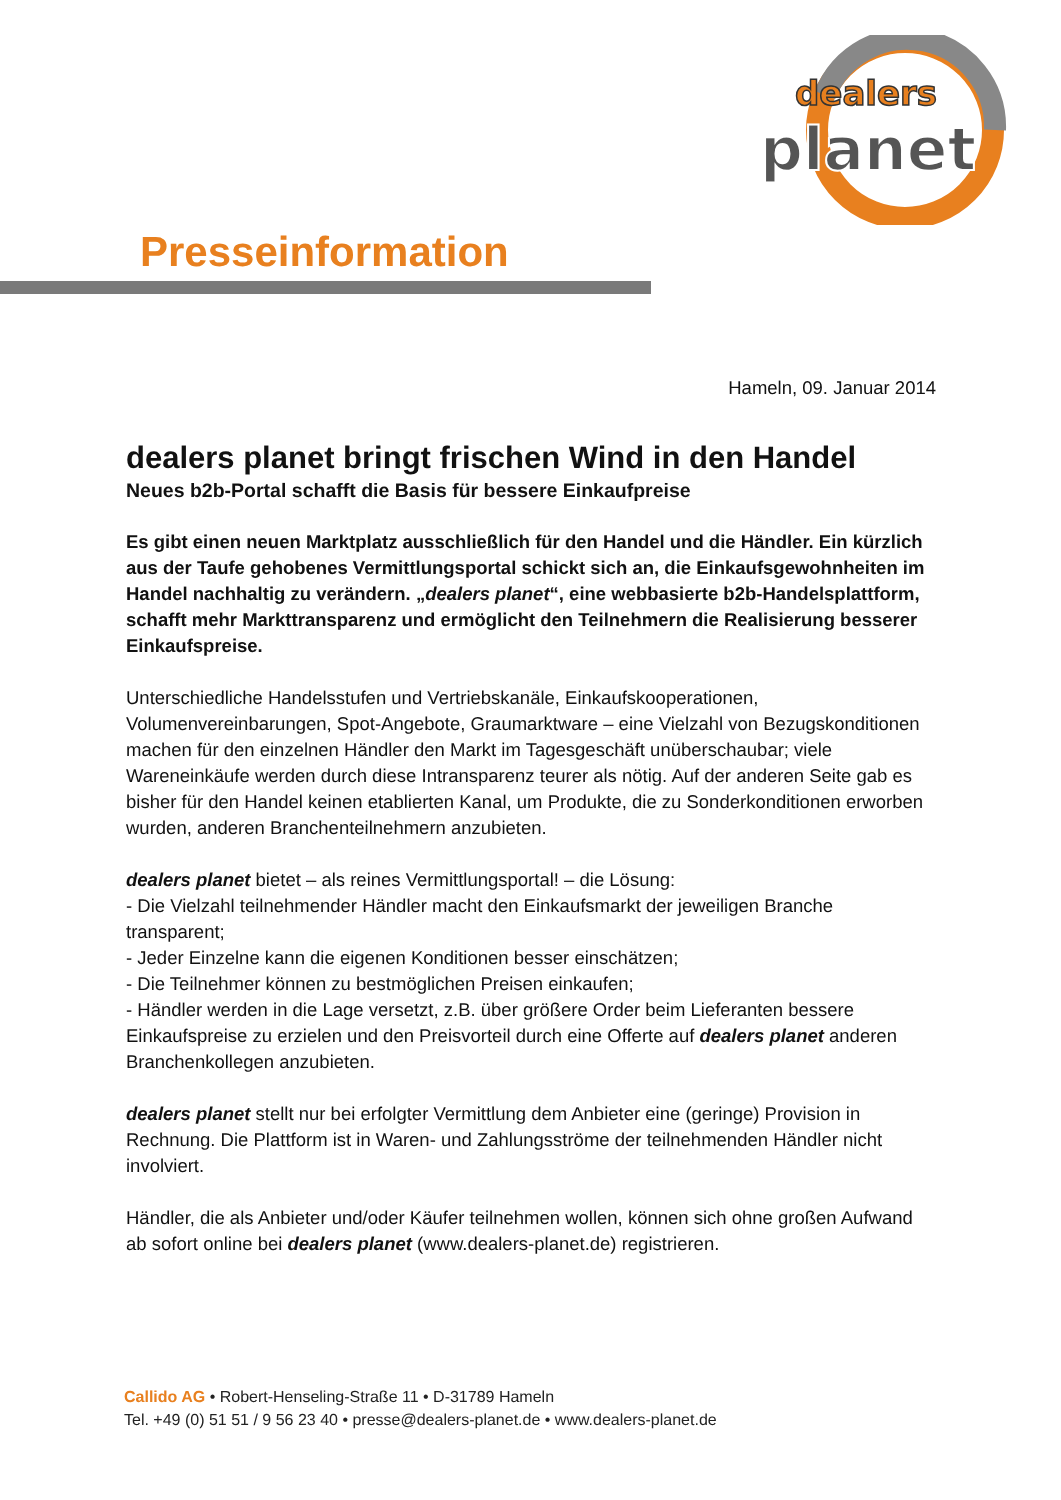dealers
planet
Presseinformation
Hameln, 09. Januar 2014
dealers planet bringt frischen Wind in den Handel
Neues b2b-Portal schafft die Basis für bessere Einkaufpreise
Es gibt einen neuen Marktplatz ausschließlich für den Handel und die Händler. Ein kürzlich aus der Taufe gehobenes Vermittlungsportal schickt sich an, die Einkaufsgewohnheiten im Handel nachhaltig zu verändern. „dealers planet“, eine webbasierte b2b-Handelsplattform, schafft mehr Markttransparenz und ermöglicht den Teilnehmern die Realisierung besserer Einkaufspreise.
Unterschiedliche Handelsstufen und Vertriebskanäle, Einkaufskooperationen, Volumenvereinbarungen, Spot-Angebote, Graumarktware – eine Vielzahl von Bezugskonditionen machen für den einzelnen Händler den Markt im Tagesgeschäft unüberschaubar; viele Wareneinkäufe werden durch diese Intransparenz teurer als nötig. Auf der anderen Seite gab es bisher für den Handel keinen etablierten Kanal, um Produkte, die zu Sonderkonditionen erworben wurden, anderen Branchenteilnehmern anzubieten.
dealers planet bietet – als reines Vermittlungsportal! – die Lösung:
- Die Vielzahl teilnehmender Händler macht den Einkaufsmarkt der jeweiligen Branche transparent;
- Jeder Einzelne kann die eigenen Konditionen besser einschätzen;
- Die Teilnehmer können zu bestmöglichen Preisen einkaufen;
- Händler werden in die Lage versetzt, z.B. über größere Order beim Lieferanten bessere Einkaufspreise zu erzielen und den Preisvorteil durch eine Offerte auf dealers planet anderen Branchenkollegen anzubieten.
dealers planet stellt nur bei erfolgter Vermittlung dem Anbieter eine (geringe) Provision in Rechnung. Die Plattform ist in Waren- und Zahlungsströme der teilnehmenden Händler nicht involviert.
Händler, die als Anbieter und/oder Käufer teilnehmen wollen, können sich ohne großen Aufwand ab sofort online bei dealers planet (www.dealers-planet.de) registrieren.
Callido AG • Robert-Henseling-Straße 11 • D-31789 Hameln
Tel. +49 (0) 51 51 / 9 56 23 40 • presse@dealers-planet.de • www.dealers-planet.de